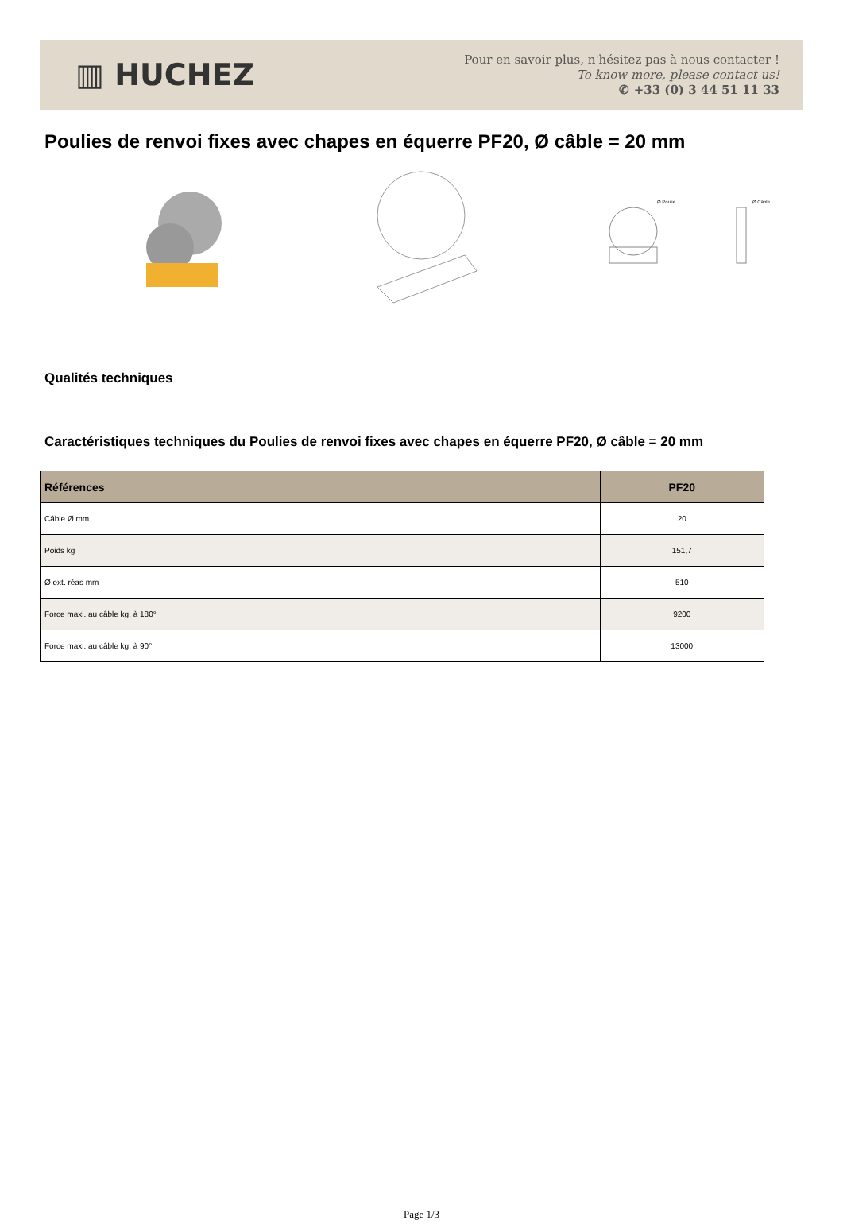▥ HUCHEZ
Pour en savoir plus, n'hésitez pas à nous contacter !
To know more, please contact us!
✆ +33 (0) 3 44 51 11 33
Poulies de renvoi fixes avec chapes en équerre PF20, Ø câble = 20 mm
Ø Poulie
Ø Câble
Qualités techniques
Caractéristiques techniques du Poulies de renvoi fixes avec chapes en équerre PF20, Ø câble = 20 mm
| Références | PF20 |
| --- | --- |
| Câble Ø mm | 20 |
| Poids kg | 151,7 |
| Ø ext. réas mm | 510 |
| Force maxi. au câble kg, à 180° | 9200 |
| Force maxi. au câble kg, à 90° | 13000 |
Page 1/3